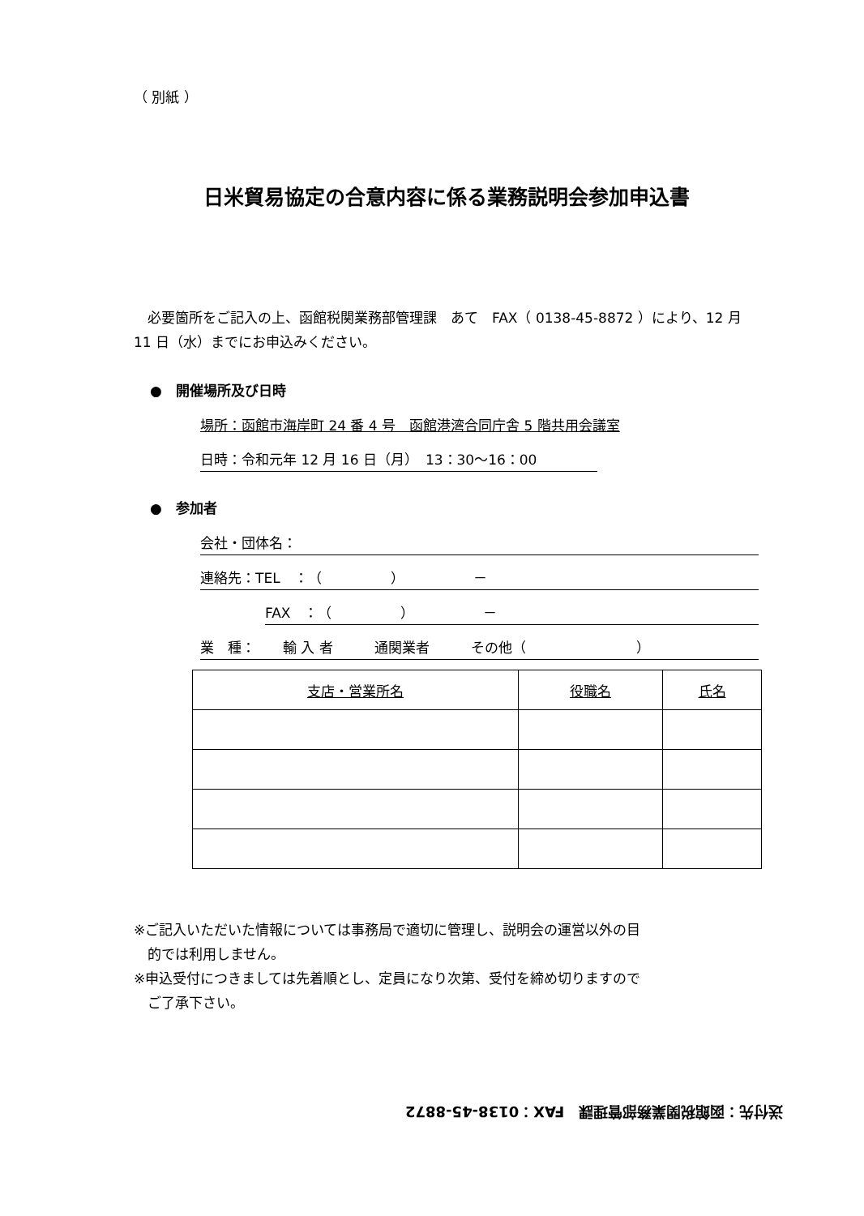（ 別紙 ）
日米貿易協定の合意内容に係る業務説明会参加申込書
　必要箇所をご記入の上、函館税関業務部管理課　あて　FAX（ 0138-45-8872 ）により、12 月 11 日（水）までにお申込みください。
●　開催場所及び日時
場所：函館市海岸町 24 番 4 号　函館港湾合同庁舎 5 階共用会議室
日時：令和元年 12 月 16 日（月）　13：30～16：00
●　参加者
会社・団体名：
連絡先：TEL　：（　　　　　）　　　　　－
FAX　：（　　　　　）　　　　　－
業　種：　　輸 入 者　　　通関業者　　　その他（　　　　　　　　）
| 支店・営業所名 | 役職名 | 氏名 |
| --- | --- | --- |
※ご記入いただいた情報については事務局で適切に管理し、説明会の運営以外の目
　的では利用しません。
※申込受付につきましては先着順とし、定員になり次第、受付を締め切りますので
　ご了承下さい。
送付先：函館税関業務部管理課　FAX：0138-45-8872